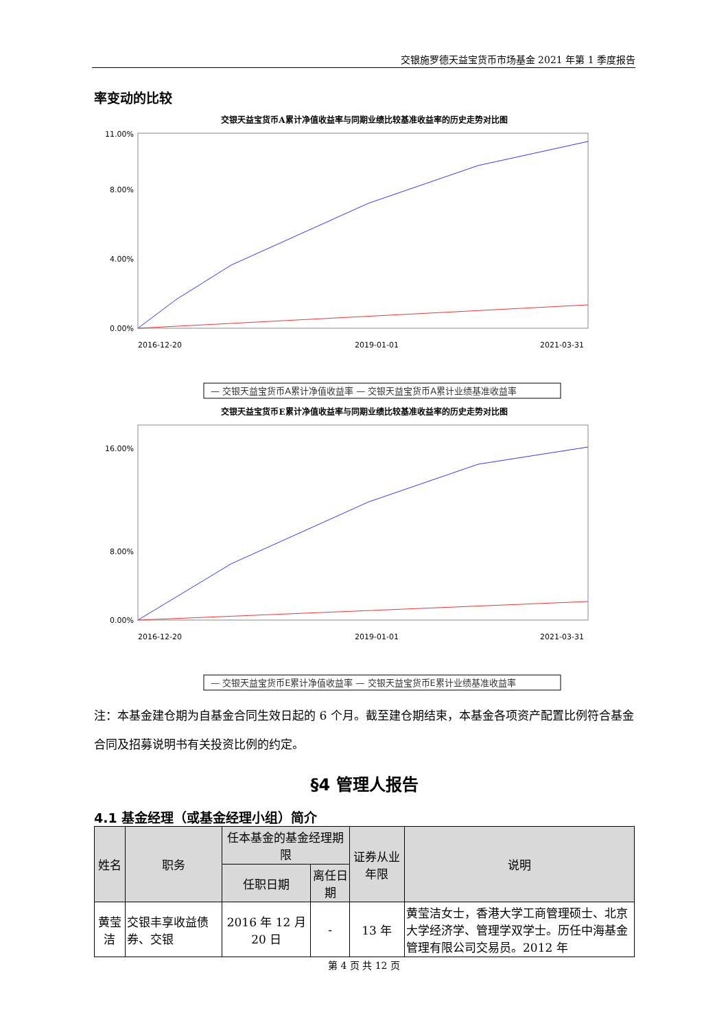交银施罗德天益宝货币市场基金 2021 年第 1 季度报告
率变动的比较
交银天益宝货币A累计净值收益率与同期业绩比较基准收益率的历史走势对比图
0.00%
4.00%
8.00%
11.00%
2016-12-20
2019-01-01
2021-03-31
— 交银天益宝货币A累计净值收益率 — 交银天益宝货币A累计业绩基准收益率
交银天益宝货币E累计净值收益率与同期业绩比较基准收益率的历史走势对比图
0.00%
8.00%
16.00%
2016-12-20
2019-01-01
2021-03-31
— 交银天益宝货币E累计净值收益率 — 交银天益宝货币E累计业绩基准收益率
注：本基金建仓期为自基金合同生效日起的 6 个月。截至建仓期结束，本基金各项资产配置比例符合基金合同及招募说明书有关投资比例的约定。
§4 管理人报告
4.1 基金经理（或基金经理小组）简介
| 姓名 | 职务 | 任本基金的基金经理期限 | | 证券从业年限 | 说明 |
| --- | --- | --- | --- | --- | --- |
| | | 任职日期 | 离任日期 | | |
| 黄莹洁 | 交银丰享收益债券、交银 | 2016 年 12 月 20 日 | - | 13 年 | 黄莹洁女士，香港大学工商管理硕士、北京大学经济学、管理学双学士。历任中海基金管理有限公司交易员。2012 年 |
第 4 页 共 12 页